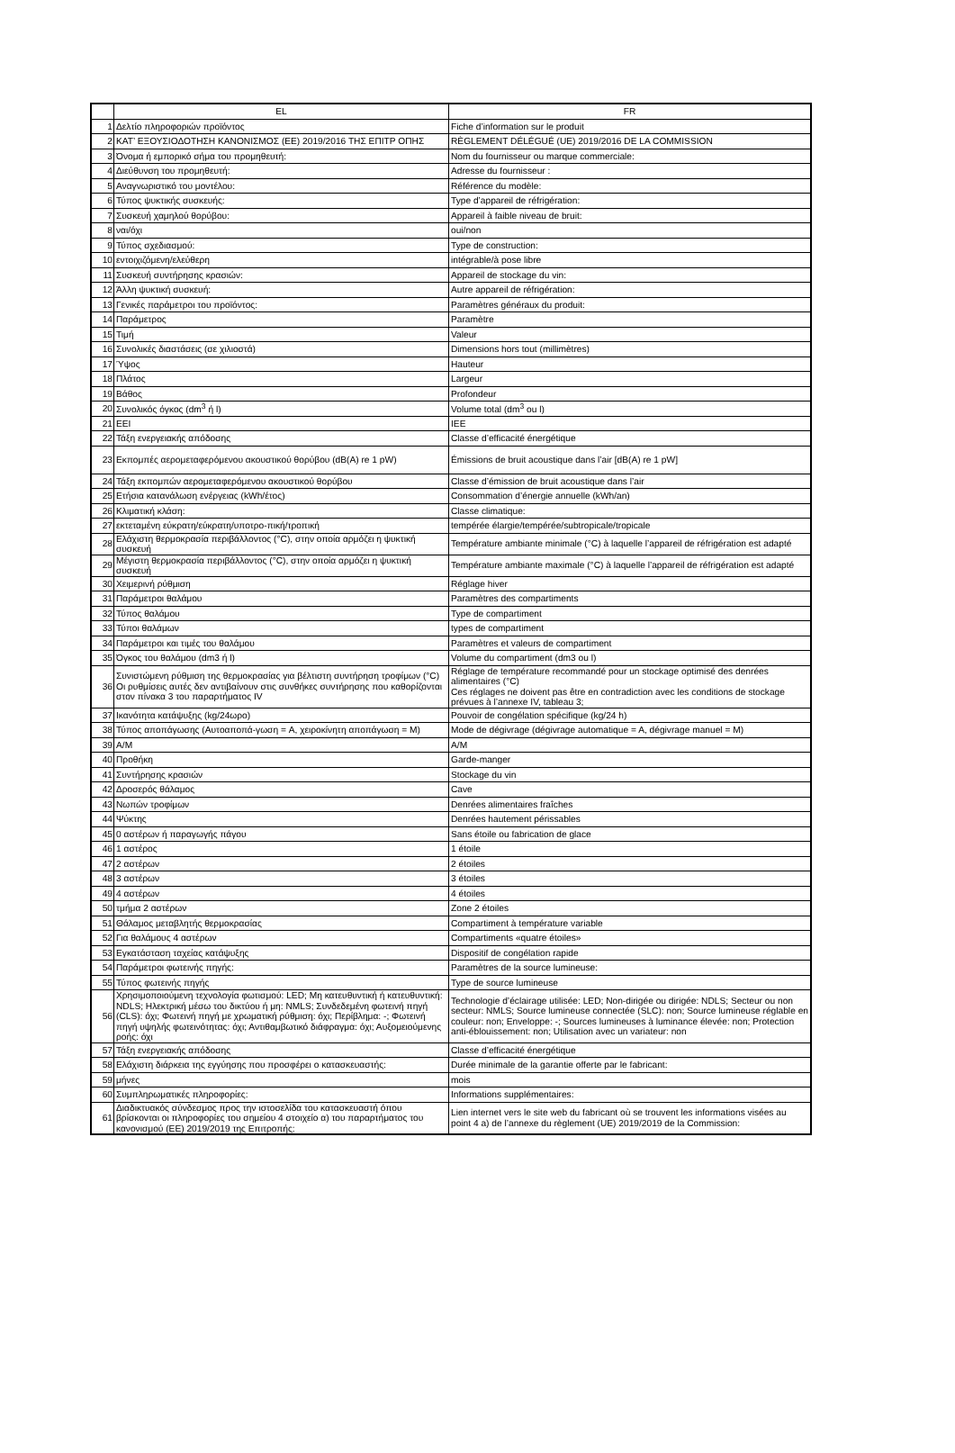| | EL | FR |
| --- | --- | --- |
| 1 | Δελτίο πληροφοριών προϊόντος | Fiche d’information sur le produit |
| 2 | ΚΑΤ’ ΕΞΟΥΣΙΟΔΟΤΗΣΗ ΚΑΝΟΝΙΣΜΟΣ (ΕΕ) 2019/2016 ΤΗΣ ΕΠΙΤΡ ΟΠΗΣ | RÈGLEMENT DÉLÉGUÉ (UE) 2019/2016 DE LA COMMISSION |
| 3 | Όνομα ή εμπορικό σήμα του προμηθευτή: | Nom du fournisseur ou marque commerciale: |
| 4 | Διεύθυνση του προμηθευτή: | Adresse du fournisseur : |
| 5 | Αναγνωριστικό του μοντέλου: | Référence du modèle: |
| 6 | Τύπος ψυκτικής συσκευής: | Type d’appareil de réfrigération: |
| 7 | Συσκευή χαμηλού θορύβου: | Appareil à faible niveau de bruit: |
| 8 | ναι/όχι | oui/non |
| 9 | Τύπος σχεδιασμού: | Type de construction: |
| 10 | εντοιχιζόμενη/ελεύθερη | intégrable/à pose libre |
| 11 | Συσκευή συντήρησης κρασιών: | Appareil de stockage du vin: |
| 12 | Άλλη ψυκτική συσκευή: | Autre appareil de réfrigération: |
| 13 | Γενικές παράμετροι του προϊόντος: | Paramètres généraux du produit: |
| 14 | Παράμετρος | Paramètre |
| 15 | Τιμή | Valeur |
| 16 | Συνολικές διαστάσεις (σε χιλιοστά) | Dimensions hors tout (millimètres) |
| 17 | Ύψος | Hauteur |
| 18 | Πλάτος | Largeur |
| 19 | Βάθος | Profondeur |
| 20 | Συνολικός όγκος (dm<sup>3</sup> ή l) | Volume total (dm<sup>3</sup> ou l) |
| 21 | EEI | IEE |
| 22 | Τάξη ενεργειακής απόδοσης | Classe d’efficacité énergétique |
| 23 | Εκπομπές αερομεταφερόμενου ακουστικού θορύβου (dB(A) re 1 pW) | Émissions de bruit acoustique dans l’air [dB(A) re 1 pW] |
| 24 | Τάξη εκπομπών αερομεταφερόμενου ακουστικού θορύβου | Classe d’émission de bruit acoustique dans l’air |
| 25 | Ετήσια κατανάλωση ενέργειας (kWh/έτος) | Consommation d’énergie annuelle (kWh/an) |
| 26 | Κλιματική κλάση: | Classe climatique: |
| 27 | εκτεταμένη εύκρατη/εύκρατη/υποτρο-πική/τροπική | tempérée élargie/tempérée/subtropicale/tropicale |
| 28 | Ελάχιστη θερμοκρασία περιβάλλοντος (°C), στην οποία αρμόζει η ψυκτική συσκευή | Température ambiante minimale (°C) à laquelle l’appareil de réfrigération est adapté |
| 29 | Μέγιστη θερμοκρασία περιβάλλοντος (°C), στην οποία αρμόζει η ψυκτική συσκευή | Température ambiante maximale (°C) à laquelle l’appareil de réfrigération est adapté |
| 30 | Χειμερινή ρύθμιση | Réglage hiver |
| 31 | Παράμετροι θαλάμου | Paramètres des compartiments |
| 32 | Τύπος θαλάμου | Type de compartiment |
| 33 | Τύποι θαλάμων | types de compartiment |
| 34 | Παράμετροι και τιμές του θαλάμου | Paramètres et valeurs de compartiment |
| 35 | Όγκος του θαλάμου (dm3 ή l) | Volume du compartiment (dm3 ou l) |
| 36 | Συνιστώμενη ρύθμιση της θερμοκρασίας για βέλτιστη συντήρηση τροφίμων (°C) Οι ρυθμίσεις αυτές δεν αντιβαίνουν στις συνθήκες συντήρησης που καθορίζονται στον πίνακα 3 του παραρτήματος IV | Réglage de température recommandé pour un stockage optimisé des denrées alimentaires (°C) Ces réglages ne doivent pas être en contradiction avec les conditions de stockage prévues à l’annexe IV, tableau 3; |
| 37 | Ικανότητα κατάψυξης (kg/24ωρο) | Pouvoir de congélation spécifique (kg/24 h) |
| 38 | Τύπος απoπάγωσης (Αυτοαποπά-γωση = A, χειροκίνητη αποπάγωση = M) | Mode de dégivrage (dégivrage automatique = A, dégivrage manuel = M) |
| 39 | A/M | A/M |
| 40 | Προθήκη | Garde-manger |
| 41 | Συντήρησης κρασιών | Stockage du vin |
| 42 | Δροσερός θάλαμος | Cave |
| 43 | Νωπών τροφίμων | Denrées alimentaires fraîches |
| 44 | Ψύκτης | Denrées hautement périssables |
| 45 | 0 αστέρων ή παραγωγής πάγου | Sans étoile ou fabrication de glace |
| 46 | 1 αστέρος | 1 étoile |
| 47 | 2 αστέρων | 2 étoiles |
| 48 | 3 αστέρων | 3 étoiles |
| 49 | 4 αστέρων | 4 étoiles |
| 50 | τμήμα 2 αστέρων | Zone 2 étoiles |
| 51 | Θάλαμος μεταβλητής θερμοκρασίας | Compartiment à température variable |
| 52 | Για θαλάμους 4 αστέρων | Compartiments «quatre étoiles» |
| 53 | Εγκατάσταση ταχείας κατάψυξης | Dispositif de congélation rapide |
| 54 | Παράμετροι φωτεινής πηγής: | Paramètres de la source lumineuse: |
| 55 | Τύπος φωτεινής πηγής | Type de source lumineuse |
| 56 | Χρησιμοποιούμενη τεχνολογία φωτισμού: LED; Μη κατευθυντική ή κατευθυντική: NDLS; Ηλεκτρική μέσω του δικτύου ή μη: NMLS; Συνδεδεμένη φωτεινή πηγή (CLS): όχι; Φωτεινή πηγή με χρωματική ρύθμιση: όχι; Περίβλημα: -; Φωτεινή πηγή υψηλής φωτεινότητας: όχι; Αντιθαμβωτικό διάφραγμα: όχι; Αυξομειούμενης ροής: όχι | Technologie d’éclairage utilisée: LED; Non-dirigée ou dirigée: NDLS; Secteur ou non secteur: NMLS; Source lumineuse connectée (SLC): non; Source lumineuse réglable en couleur: non; Enveloppe: -; Sources lumineuses à luminance élevée: non; Protection anti-éblouissement: non; Utilisation avec un variateur: non |
| 57 | Τάξη ενεργειακής απόδοσης | Classe d’efficacité énergétique |
| 58 | Ελάχιστη διάρκεια της εγγύησης που προσφέρει ο κατασκευαστής: | Durée minimale de la garantie offerte par le fabricant: |
| 59 | μήνες | mois |
| 60 | Συμπληρωματικές πληροφορίες: | Informations supplémentaires: |
| 61 | Διαδικτυακός σύνδεσμος προς την ιστοσελίδα του κατασκευαστή όπου βρίσκονται οι πληροφορίες του σημείου 4 στοιχείο α) του παραρτήματος του κανονισμού (ΕΕ) 2019/2019 της Επιτροπής: | Lien internet vers le site web du fabricant où se trouvent les informations visées au point 4 a) de l’annexe du règlement (UE) 2019/2019 de la Commission: |